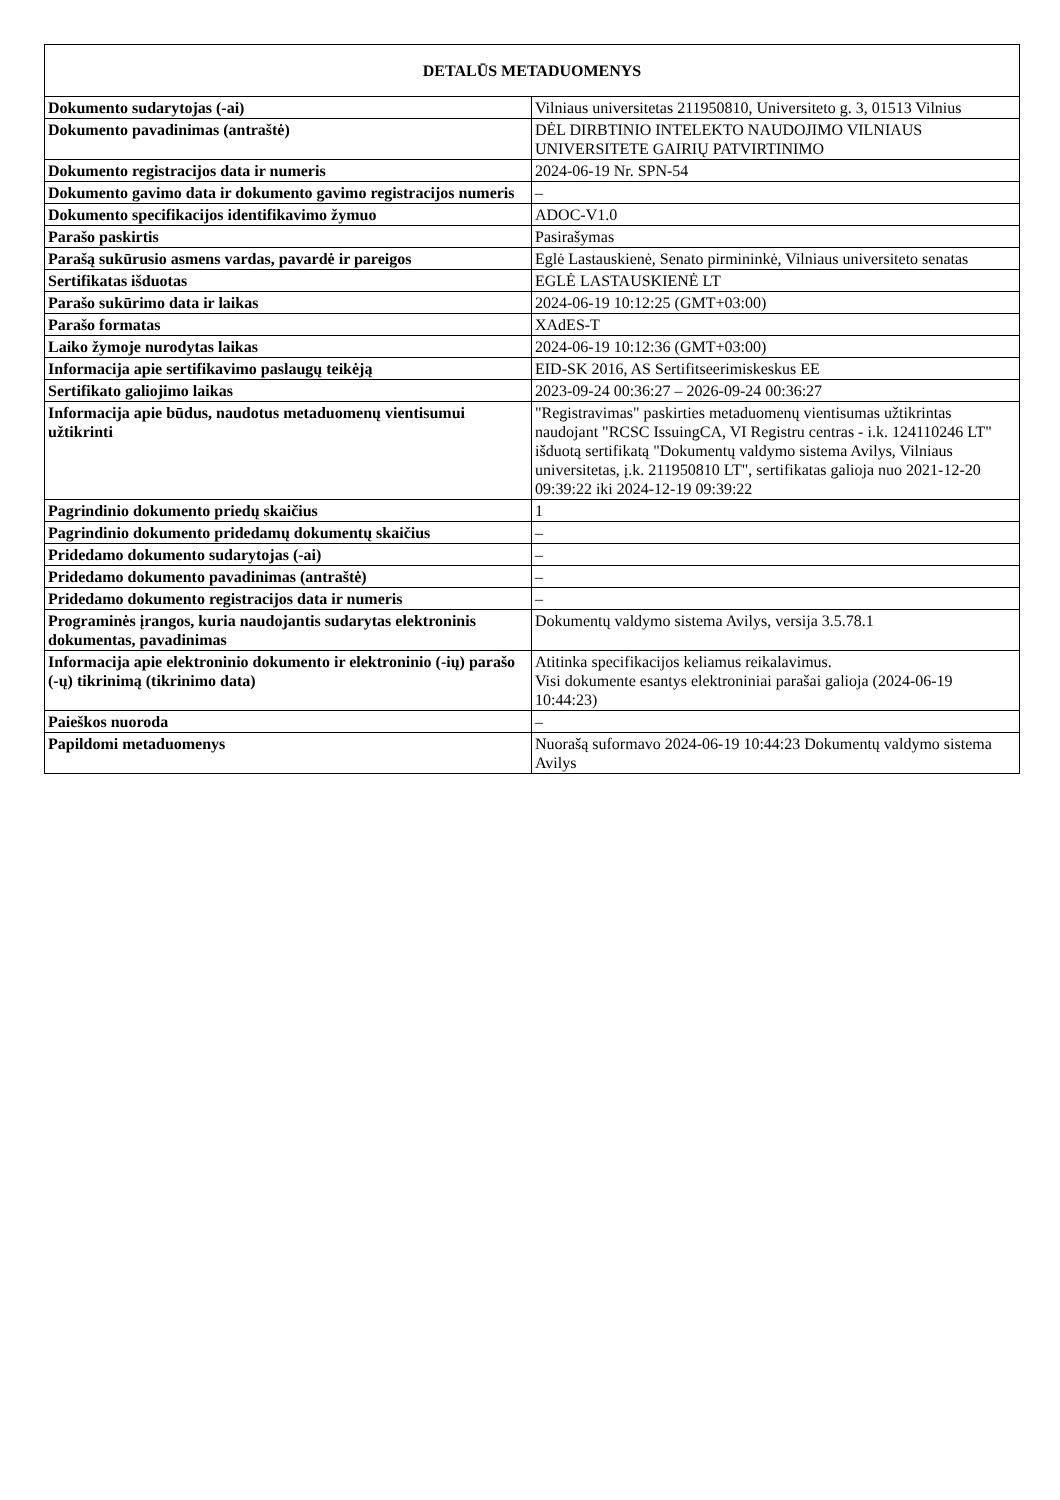| DETALŪS METADUOMENYS | |
| --- | --- |
| Dokumento sudarytojas (-ai) | Vilniaus universitetas 211950810, Universiteto g. 3, 01513 Vilnius |
| Dokumento pavadinimas (antraštė) | DĖL DIRBTINIO INTELEKTO NAUDOJIMO VILNIAUS UNIVERSITETE GAIRIŲ PATVIRTINIMO |
| Dokumento registracijos data ir numeris | 2024-06-19 Nr. SPN-54 |
| Dokumento gavimo data ir dokumento gavimo registracijos numeris | – |
| Dokumento specifikacijos identifikavimo žymuo | ADOC-V1.0 |
| Parašo paskirtis | Pasirašymas |
| Parašą sukūrusio asmens vardas, pavardė ir pareigos | Eglė Lastauskienė, Senato pirmininkė, Vilniaus universiteto senatas |
| Sertifikatas išduotas | EGLĖ LASTAUSKIENĖ LT |
| Parašo sukūrimo data ir laikas | 2024-06-19 10:12:25 (GMT+03:00) |
| Parašo formatas | XAdES-T |
| Laiko žymoje nurodytas laikas | 2024-06-19 10:12:36 (GMT+03:00) |
| Informacija apie sertifikavimo paslaugų teikėją | EID-SK 2016, AS Sertifitseerimiskeskus EE |
| Sertifikato galiojimo laikas | 2023-09-24 00:36:27 – 2026-09-24 00:36:27 |
| Informacija apie būdus, naudotus metaduomenų vientisumui užtikrinti | "Registravimas" paskirties metaduomenų vientisumas užtikrintas naudojant "RCSC IssuingCA, VI Registru centras - i.k. 124110246 LT" išduotą sertifikatą "Dokumentų valdymo sistema Avilys, Vilniaus universitetas, į.k. 211950810 LT", sertifikatas galioja nuo 2021-12-20 09:39:22 iki 2024-12-19 09:39:22 |
| Pagrindinio dokumento priedų skaičius | 1 |
| Pagrindinio dokumento pridedamų dokumentų skaičius | – |
| Pridedamo dokumento sudarytojas (-ai) | – |
| Pridedamo dokumento pavadinimas (antraštė) | – |
| Pridedamo dokumento registracijos data ir numeris | – |
| Programinės įrangos, kuria naudojantis sudarytas elektroninis dokumentas, pavadinimas | Dokumentų valdymo sistema Avilys, versija 3.5.78.1 |
| Informacija apie elektroninio dokumento ir elektroninio (-ių) parašo (-ų) tikrinimą (tikrinimo data) | Atitinka specifikacijos keliamus reikalavimus. Visi dokumente esantys elektroniniai parašai galioja (2024-06-19 10:44:23) |
| Paieškos nuoroda | – |
| Papildomi metaduomenys | Nuorašą suformavo 2024-06-19 10:44:23 Dokumentų valdymo sistema Avilys |